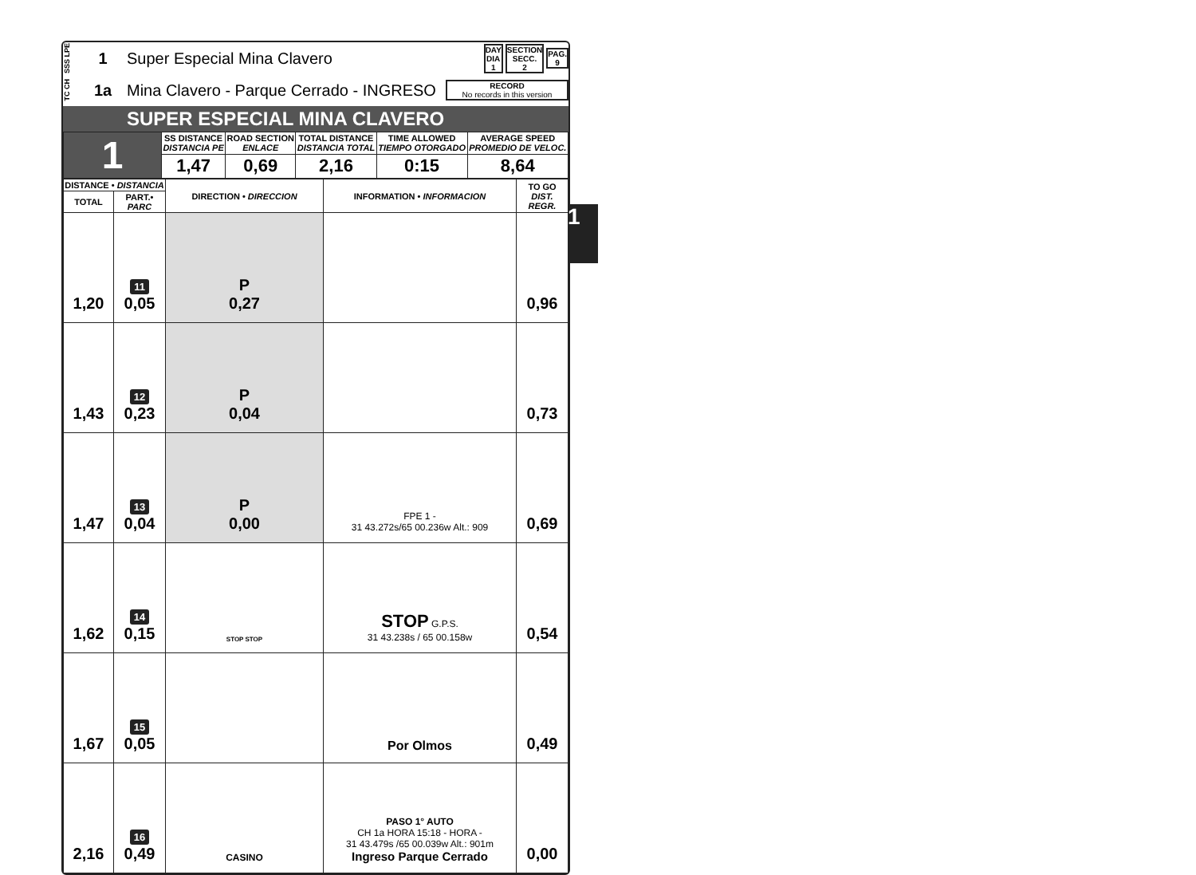SSS LPE 1 Super Especial Mina Clavero DAY
DIA
1 SECTION
SECC.
2 PAG.
9
TC CH 1a Mina Clavero - Parque Cerrado - INGRESO RECORD
No records in this version
SUPER ESPECIAL MINA CLAVERO
| 1 | SS DISTANCE DISTANCIA PE | ROAD SECTION ENLACE | TOTAL DISTANCE DISTANCIA TOTAL | TIME ALLOWED TIEMPO OTORGADO | AVERAGE SPEED PROMEDIO DE VELOC. |
| | 1,47 | 0,69 | 2,16 | 0:15 | 8,64 |
| DISTANCE • DISTANCIA | | DIRECTION • DIRECCION | INFORMATION • INFORMACION | TO GO DIST. REGR. |
| --- | --- | --- | --- | --- |
| TOTAL | PART.• PARC | | | |
| 1,20 | 11 0,05 | P 0,27 | | 0,96 |
| 1,43 | 12 0,23 | P 0,04 | | 0,73 |
| 1,47 | 13 0,04 | P 0,00 | FPE 1 - 31 43.272s/65 00.236w Alt.: 909 | 0,69 |
| 1,62 | 14 0,15 | STOP STOP | STOP G.P.S. 31 43.238s / 65 00.158w | 0,54 |
| 1,67 | 15 0,05 | | Por Olmos | 0,49 |
| 2,16 | 16 0,49 | CASINO | PASO 1° AUTO CH 1a HORA 15:18 - HORA - 31 43.479s /65 00.039w Alt.: 901m Ingreso Parque Cerrado | 0,00 |
1